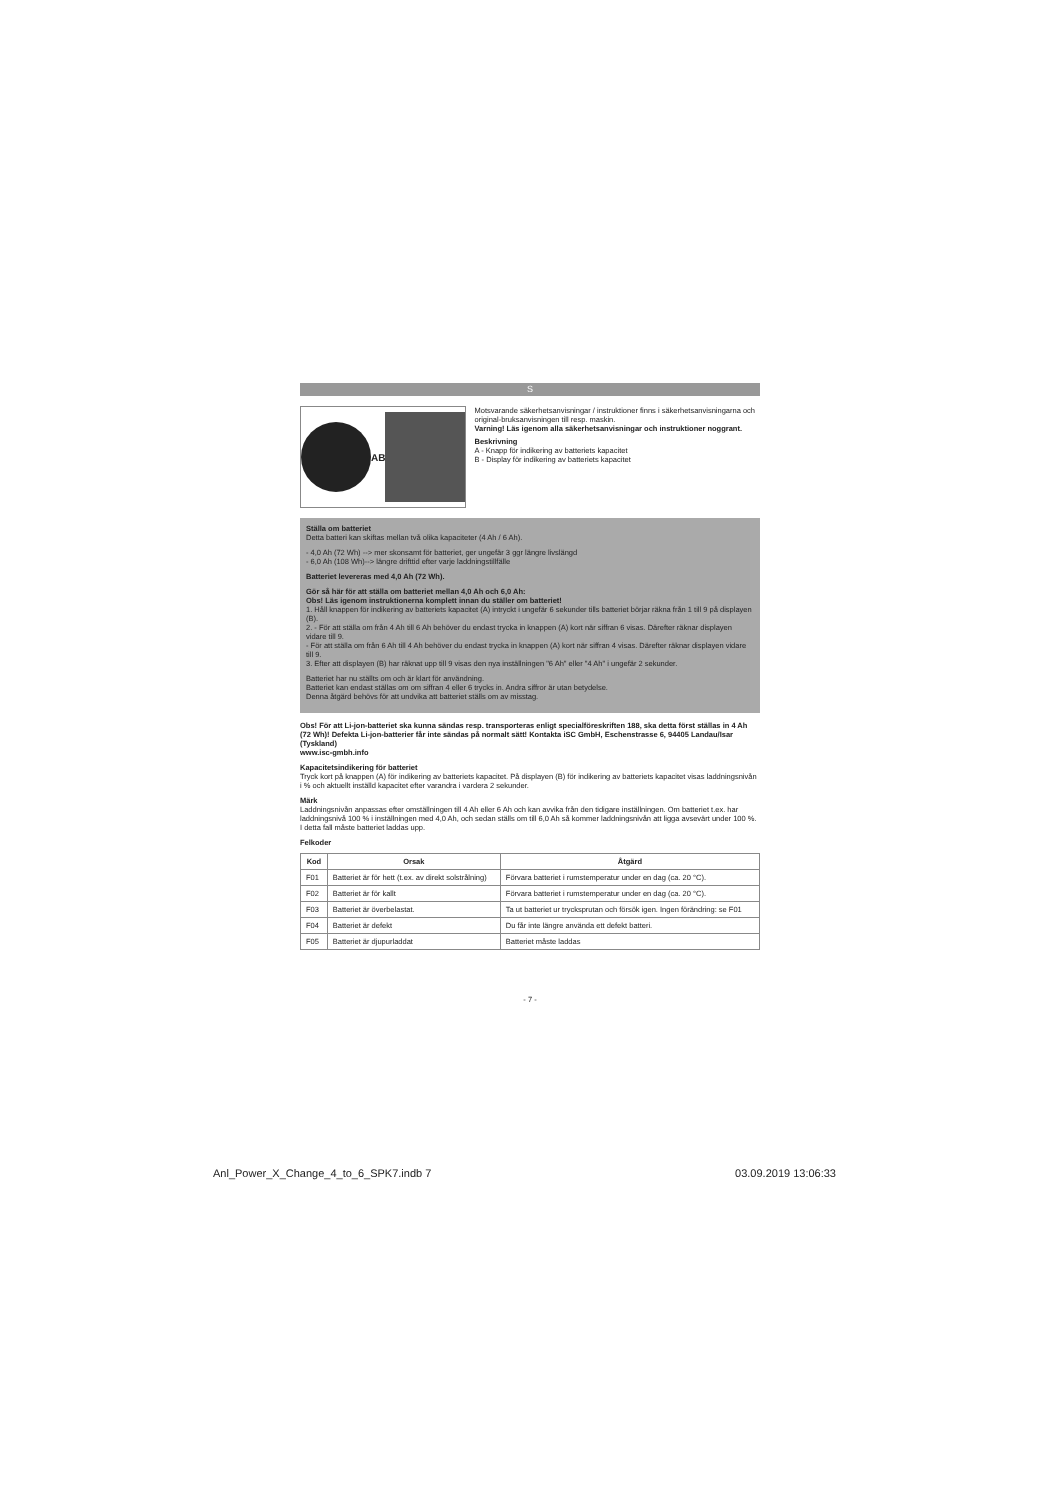S
A B
Motsvarande säkerhetsanvisningar / instruktioner finns i säkerhetsanvisningarna och original-bruksanvisningen till resp. maskin.
Varning! Läs igenom alla säkerhetsanvisningar och instruktioner noggrant.
Beskrivning
A - Knapp för indikering av batteriets kapacitet
B - Display för indikering av batteriets kapacitet
Ställa om batteriet
Detta batteri kan skiftas mellan två olika kapaciteter (4 Ah / 6 Ah).
- 4,0 Ah (72 Wh) --> mer skonsamt för batteriet, ger ungefär 3 ggr längre livslängd
- 6,0 Ah (108 Wh)--> längre drifttid efter varje laddningstillfälle
Batteriet levereras med 4,0 Ah (72 Wh).
Gör så här för att ställa om batteriet mellan 4,0 Ah och 6,0 Ah:
Obs! Läs igenom instruktionerna komplett innan du ställer om batteriet!
1. Håll knappen för indikering av batteriets kapacitet (A) intryckt i ungefär 6 sekunder tills batteriet börjar räkna från 1 till 9 på displayen (B).
2. - För att ställa om från 4 Ah till 6 Ah behöver du endast trycka in knappen (A) kort när siffran 6 visas. Därefter räknar displayen vidare till 9.
- För att ställa om från 6 Ah till 4 Ah behöver du endast trycka in knappen (A) kort när siffran 4 visas. Därefter räknar displayen vidare till 9.
3. Efter att displayen (B) har räknat upp till 9 visas den nya inställningen "6 Ah" eller "4 Ah" i ungefär 2 sekunder.
Batteriet har nu ställts om och är klart för användning.
Batteriet kan endast ställas om om siffran 4 eller 6 trycks in. Andra siffror är utan betydelse.
Denna åtgärd behövs för att undvika att batteriet ställs om av misstag.
Obs! För att Li-jon-batteriet ska kunna sändas resp. transporteras enligt specialföreskriften 188, ska detta först ställas in 4 Ah (72 Wh)! Defekta Li-jon-batterier får inte sändas på normalt sätt! Kontakta iSC GmbH, Eschenstrasse 6, 94405 Landau/Isar (Tyskland)
www.isc-gmbh.info
Kapacitetsindikering för batteriet
Tryck kort på knappen (A) för indikering av batteriets kapacitet. På displayen (B) för indikering av batteriets kapacitet visas laddningsnivån i % och aktuellt inställd kapacitet efter varandra i vardera 2 sekunder.
Märk
Laddningsnivån anpassas efter omställningen till 4 Ah eller 6 Ah och kan avvika från den tidigare inställningen. Om batteriet t.ex. har laddningsnivå 100 % i inställningen med 4,0 Ah, och sedan ställs om till 6,0 Ah så kommer laddningsnivån att ligga avsevärt under 100 %. I detta fall måste batteriet laddas upp.
Felkoder
| Kod | Orsak | Åtgärd |
| --- | --- | --- |
| F01 | Batteriet är för hett (t.ex. av direkt solstrålning) | Förvara batteriet i rumstemperatur under en dag (ca. 20 °C). |
| F02 | Batteriet är för kallt | Förvara batteriet i rumstemperatur under en dag (ca. 20 °C). |
| F03 | Batteriet är överbelastat. | Ta ut batteriet ur trycksprutan och försök igen. Ingen förändring: se F01 |
| F04 | Batteriet är defekt | Du får inte längre använda ett defekt batteri. |
| F05 | Batteriet är djupurladdat | Batteriet måste laddas |
- 7 -
Anl_Power_X_Change_4_to_6_SPK7.indb 7 03.09.2019 13:06:33